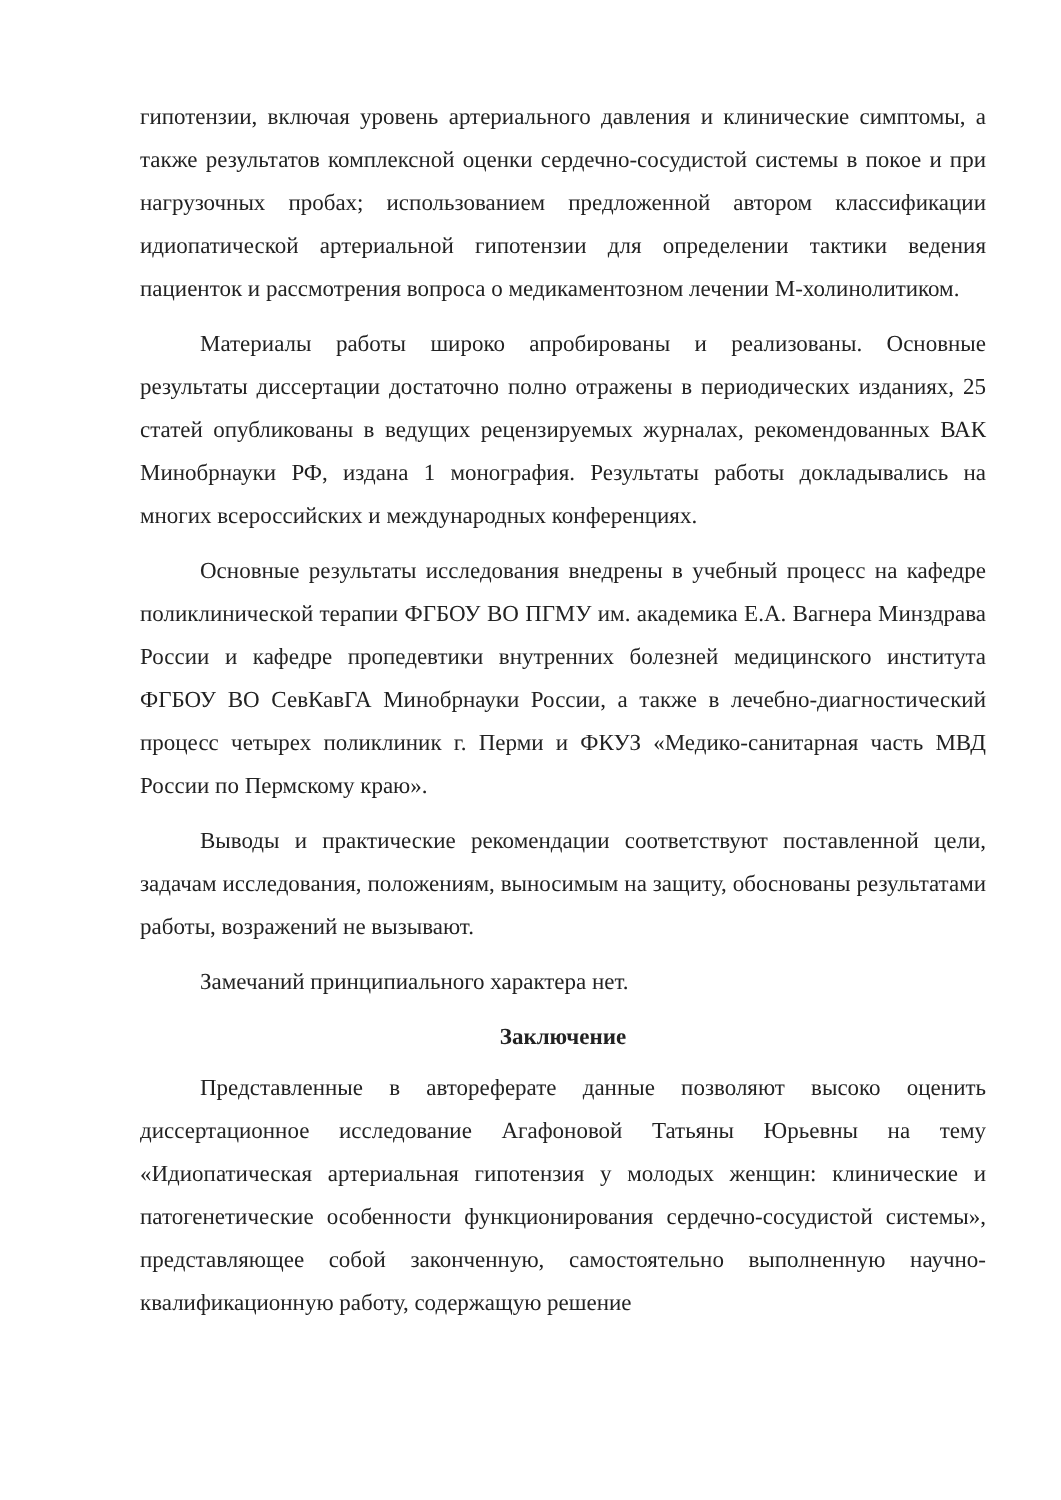гипотензии, включая уровень артериального давления и клинические симптомы, а также результатов комплексной оценки сердечно-сосудистой системы в покое и при нагрузочных пробах; использованием предложенной автором классификации идиопатической артериальной гипотензии для определении тактики ведения пациенток и рассмотрения вопроса о медикаментозном лечении М-холинолитиком.
Материалы работы широко апробированы и реализованы. Основные результаты диссертации достаточно полно отражены в периодических изданиях, 25 статей опубликованы в ведущих рецензируемых журналах, рекомендованных ВАК Минобрнауки РФ, издана 1 монография. Результаты работы докладывались на многих всероссийских и международных конференциях.
Основные результаты исследования внедрены в учебный процесс на кафедре поликлинической терапии ФГБОУ ВО ПГМУ им. академика Е.А. Вагнера Минздрава России и кафедре пропедевтики внутренних болезней медицинского института ФГБОУ ВО СевКавГА Минобрнауки России, а также в лечебно-диагностический процесс четырех поликлиник г. Перми и ФКУЗ «Медико-санитарная часть МВД России по Пермскому краю».
Выводы и практические рекомендации соответствуют поставленной цели, задачам исследования, положениям, выносимым на защиту, обоснованы результатами работы, возражений не вызывают.
Замечаний принципиального характера нет.
Заключение
Представленные в автореферате данные позволяют высоко оценить диссертационное исследование Агафоновой Татьяны Юрьевны на тему «Идиопатическая артериальная гипотензия у молодых женщин: клинические и патогенетические особенности функционирования сердечно-сосудистой системы», представляющее собой законченную, самостоятельно выполненную научно-квалификационную работу, содержащую решение